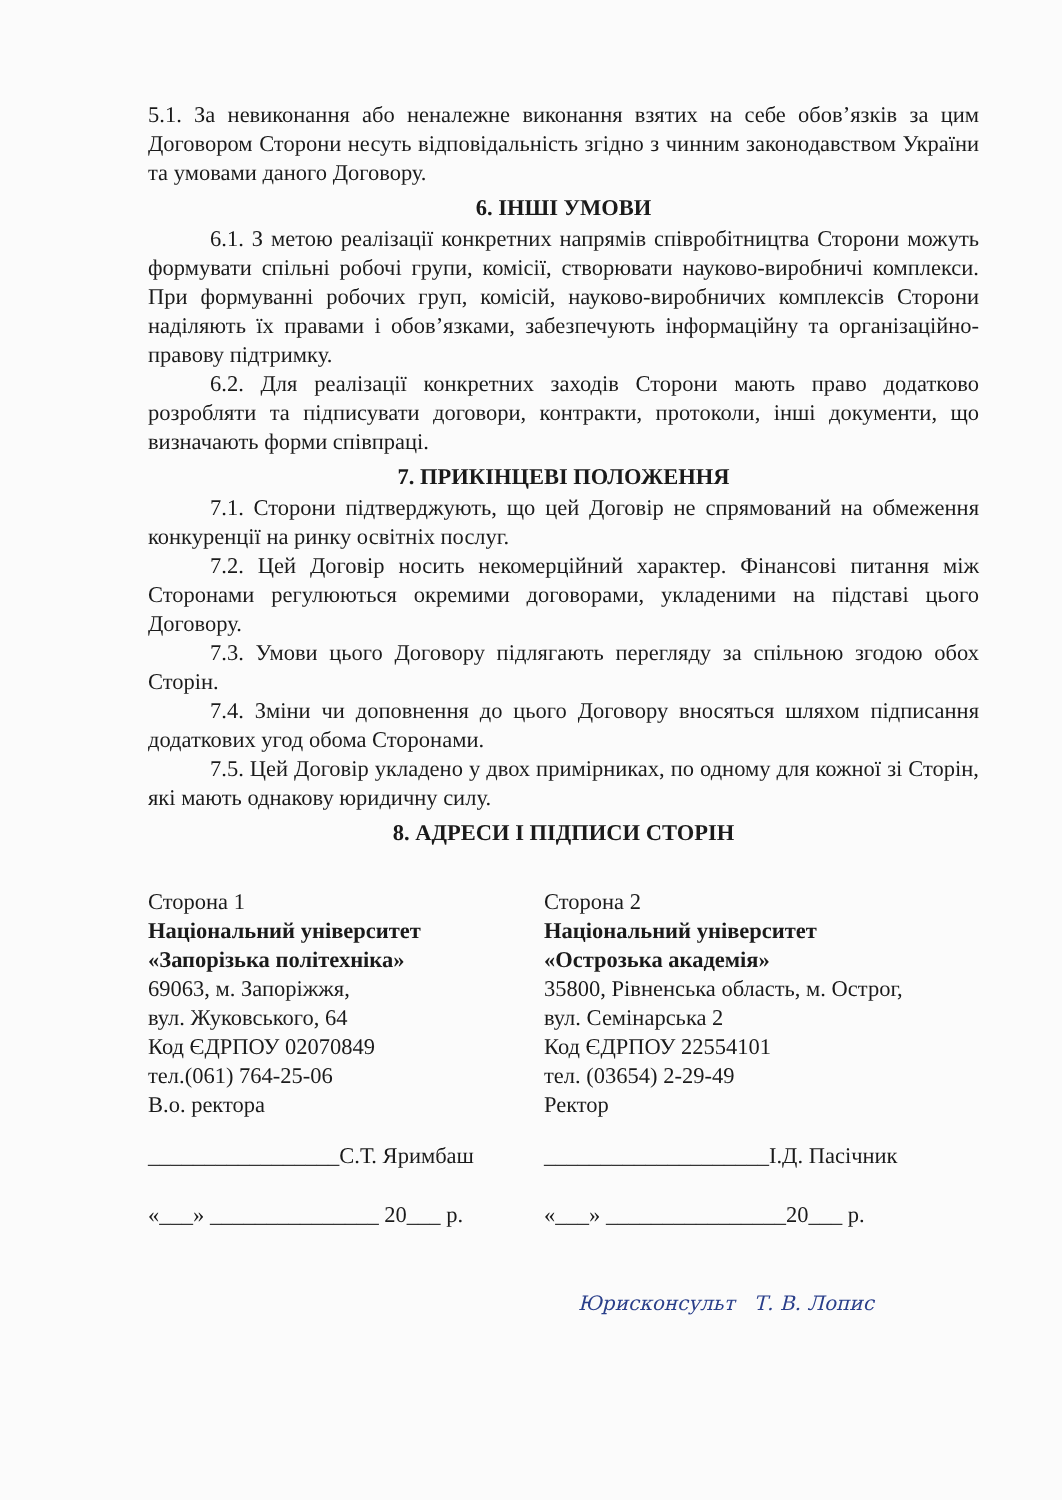5.1. За невиконання або неналежне виконання взятих на себе обов’язків за цим Договором Сторони несуть відповідальність згідно з чинним законодавством України та умовами даного Договору.
6. ІНШІ УМОВИ
6.1. З метою реалізації конкретних напрямів співробітництва Сторони можуть формувати спільні робочі групи, комісії, створювати науково-виробничі комплекси. При формуванні робочих груп, комісій, науково-виробничих комплексів Сторони наділяють їх правами і обов’язками, забезпечують інформаційну та організаційно-правову підтримку.
6.2. Для реалізації конкретних заходів Сторони мають право додатково розробляти та підписувати договори, контракти, протоколи, інші документи, що визначають форми співпраці.
7. ПРИКІНЦЕВІ ПОЛОЖЕННЯ
7.1. Сторони підтверджують, що цей Договір не спрямований на обмеження конкуренції на ринку освітніх послуг.
7.2. Цей Договір носить некомерційний характер. Фінансові питання між Сторонами регулюються окремими договорами, укладеними на підставі цього Договору.
7.3. Умови цього Договору підлягають перегляду за спільною згодою обох Сторін.
7.4. Зміни чи доповнення до цього Договору вносяться шляхом підписання додаткових угод обома Сторонами.
7.5. Цей Договір укладено у двох примірниках, по одному для кожної зі Сторін, які мають однакову юридичну силу.
8. АДРЕСИ І ПІДПИСИ СТОРІН
Сторона 1
Національний університет
«Запорізька політехніка»
69063, м. Запоріжжя,
вул. Жуковського, 64
Код ЄДРПОУ 02070849
тел.(061) 764-25-06
В.о. ректора
_________________С.Т. Яримбаш
«___» _______________ 20___ р.
Сторона 2
Національний університет
«Острозька академія»
35800, Рівненська область, м. Острог,
вул. Семінарська 2
Код ЄДРПОУ 22554101
тел. (03654) 2-29-49
Ректор
____________________І.Д. Пасічник
«___» ________________20___ р.
Юрисконсульт Т. В. Лопис